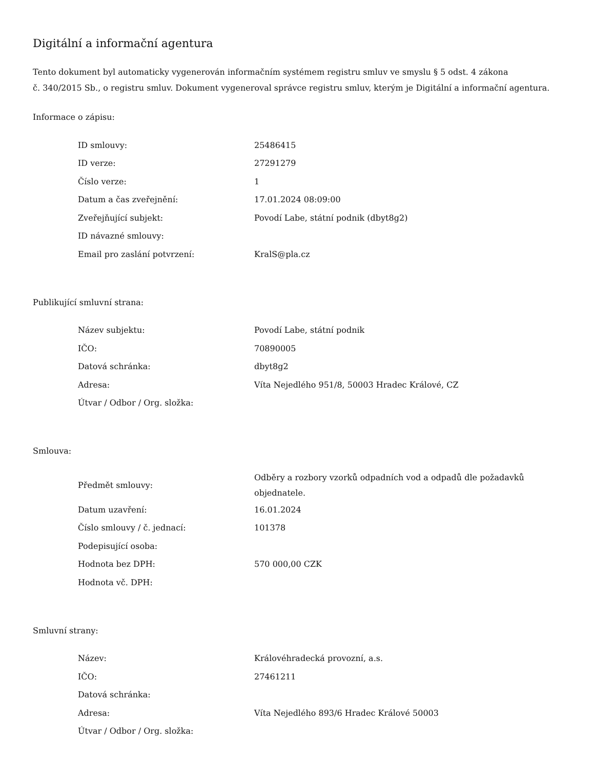Digitální a informační agentura
Tento dokument byl automaticky vygenerován informačním systémem registru smluv ve smyslu § 5 odst. 4 zákona
č. 340/2015 Sb., o registru smluv. Dokument vygeneroval správce registru smluv, kterým je Digitální a informační agentura.
Informace o zápisu:
| ID smlouvy: | 25486415 |
| ID verze: | 27291279 |
| Číslo verze: | 1 |
| Datum a čas zveřejnění: | 17.01.2024 08:09:00 |
| Zveřejňující subjekt: | Povodí Labe, státní podnik (dbyt8g2) |
| ID návazné smlouvy: | |
| Email pro zaslání potvrzení: | KralS@pla.cz |
Publikující smluvní strana:
| Název subjektu: | Povodí Labe, státní podnik |
| IČO: | 70890005 |
| Datová schránka: | dbyt8g2 |
| Adresa: | Víta Nejedlého 951/8, 50003 Hradec Králové, CZ |
| Útvar / Odbor / Org. složka: | |
Smlouva:
| Předmět smlouvy: | Odběry a rozbory vzorků odpadních vod a odpadů dle požadavků objednatele. |
| Datum uzavření: | 16.01.2024 |
| Číslo smlouvy / č. jednací: | 101378 |
| Podepisující osoba: | |
| Hodnota bez DPH: | 570 000,00 CZK |
| Hodnota vč. DPH: | |
Smluvní strany:
| Název: | Královéhradecká provozní, a.s. |
| IČO: | 27461211 |
| Datová schránka: | |
| Adresa: | Víta Nejedlého 893/6 Hradec Králové 50003 |
| Útvar / Odbor / Org. složka: | |